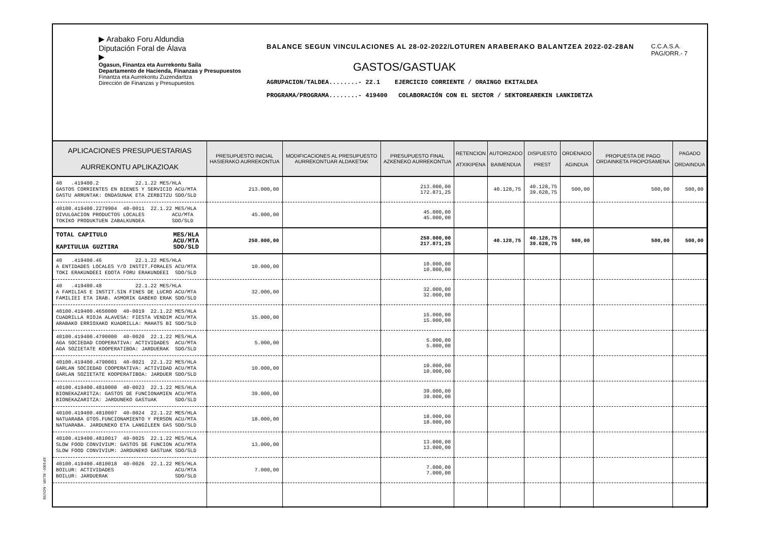▶ Arabako Foru Aldundia
Diputación Foral de Álava
▶
Ogasun, Finantza eta Aurrekontu Saila
Departamento de Hacienda, Finanzas y Presupuestos
Finantza eta Aurrekontu Zuzendaritza
Dirección de Finanzas y Presupuestos
BALANCE SEGUN VINCULACIONES AL 28-02-2022/LOTUREN ARABERAKO BALANTZEA 2022-02-28AN
GASTOS/GASTUAK
AGRUPACION/TALDEA........- 22.1 EJERCICIO CORRIENTE / ORAINGO EKITALDEA
PROGRAMA/PROGRAMA........- 419400 COLABORACIÓN CON EL SECTOR / SEKTOREAREKIN LANKIDETZA
C.C.A.S.A.
PAG/ORR.- 7
| APLICACIONES PRESUPUESTARIAS AURREKONTU APLIKAZIOAK | PRESUPUESTO INICIAL HASIERAKO AURREKONTUA | MODIFICACIONES AL PRESUPUESTO AURREKONTUAR ALDAKETAK | PRESUPUESTO FINAL AZKENEKO AURREKONTUA | RETENCION ATXIKIPENA | AUTORIZADO BAIMENDUA | DISPUESTO PREST | ORDENADO AGINDUA | PROPUESTA DE PAGO ORDAINKETA PROPOSAMENA | PAGADO ORDAINDUA |
| --- | --- | --- | --- | --- | --- | --- | --- | --- | --- |
| 40 .419400.2 22.1.22 MES/HLA GASTOS CORRIENTES EN BIENES Y SERVICIO ACU/MTA GASTU ARRUNTAK: ONDASUNAK ETA ZERBITZU SDO/SLD | 213.000,00 | | 213.000,00 172.871,25 | | 40.128,75 | 40.128,75 39.628,75 | 500,00 | 500,00 | 500,00 |
| 40100.419400.2279904 40-0011 22.1.22 MES/HLA DIVULGACION PRODUCTOS LOCALES ACU/MTA TOKIKO PRODUKTUEN ZABALKUNDEA SDO/SLD | 45.000,00 | | 45.000,00 45.000,00 | | | | | | |
| TOTAL CAPITULO MES/HLA ACU/MTA KAPITULUA GUZTIRA SDO/SLD | 258.000,00 | | 258.000,00 217.871,25 | | 40.128,75 | 40.128,75 39.628,75 | 500,00 | 500,00 | 500,00 |
| 40 .419400.46 22.1.22 MES/HLA A ENTIDADES LOCALES Y/O INSTIT.FORALES ACU/MTA TOKI ERAKUNDEEI EDOTA FORU ERAKUNDEEI SDO/SLD | 10.000,00 | | 10.000,00 10.000,00 | | | | | | |
| 40 .419400.48 22.1.22 MES/HLA A FAMILIAS E INSTIT.SIN FINES DE LUCRO ACU/MTA FAMILIEI ETA IRAB. ASMORIK GABEKO ERAK SDO/SLD | 32.000,00 | | 32.000,00 32.000,00 | | | | | | |
| 40100.419400.4650000 40-0019 22.1.22 MES/HLA CUADRILLA RIOJA ALAVESA: FIESTA VENDIM ACU/MTA ARABAKO ERRIOXAKO KUADRILLA: MAHATS BI SDO/SLD | 15.000,00 | | 15.000,00 15.000,00 | | | | | | |
| 40100.419400.4790000 40-0020 22.1.22 MES/HLA AGA SOCIEDAD COOPERATIVA: ACTIVIDADES ACU/MTA AGA SOZIETATE KOOPERATIBOA: JARDUERAK SDO/SLD | 5.000,00 | | 5.000,00 5.000,00 | | | | | | |
| 40100.419400.4790001 40-0021 22.1.22 MES/HLA GARLAN SOCIEDAD COOPERATIVA: ACTIVIDAD ACU/MTA GARLAN SOZIETATE KOOPERATIBOA: JARDUER SDO/SLD | 10.000,00 | | 10.000,00 10.000,00 | | | | | | |
| 40100.419400.4810000 40-0023 22.1.22 MES/HLA BIONEKAZARITZA: GASTOS DE FUNCIONAMIEN ACU/MTA BIONEKAZARITZA: JARDUNEKO GASTUAK SDO/SLD | 39.000,00 | | 39.000,00 39.000,00 | | | | | | |
| 40100.419400.4810007 40-0024 22.1.22 MES/HLA NATUARABA GTOS.FUNCIONAMIENTO Y PERSON ACU/MTA NATUARABA. JARDUNEKO ETA LANGILEEN GAS SDO/SLD | 18.000,00 | | 18.000,00 18.000,00 | | | | | | |
| 40100.419400.4810017 40-0025 22.1.22 MES/HLA SLOW FOOD CONVIVIUM: GASTOS DE FUNCION ACU/MTA SLOW FOOD CONVIVIUM: JARDUNEKO GASTUAK SDO/SLD | 13.000,00 | | 13.000,00 13.000,00 | | | | | | |
| 40100.419400.4810018 40-0026 22.1.22 MES/HLA BOILUR: ACTIVIDADES ACU/MTA BOILUR: JARDUERAK SDO/SLD | 7.000,00 | | 7.000,00 7.000,00 | | | | | | |
EP1069 - ELIXR - NOV/98